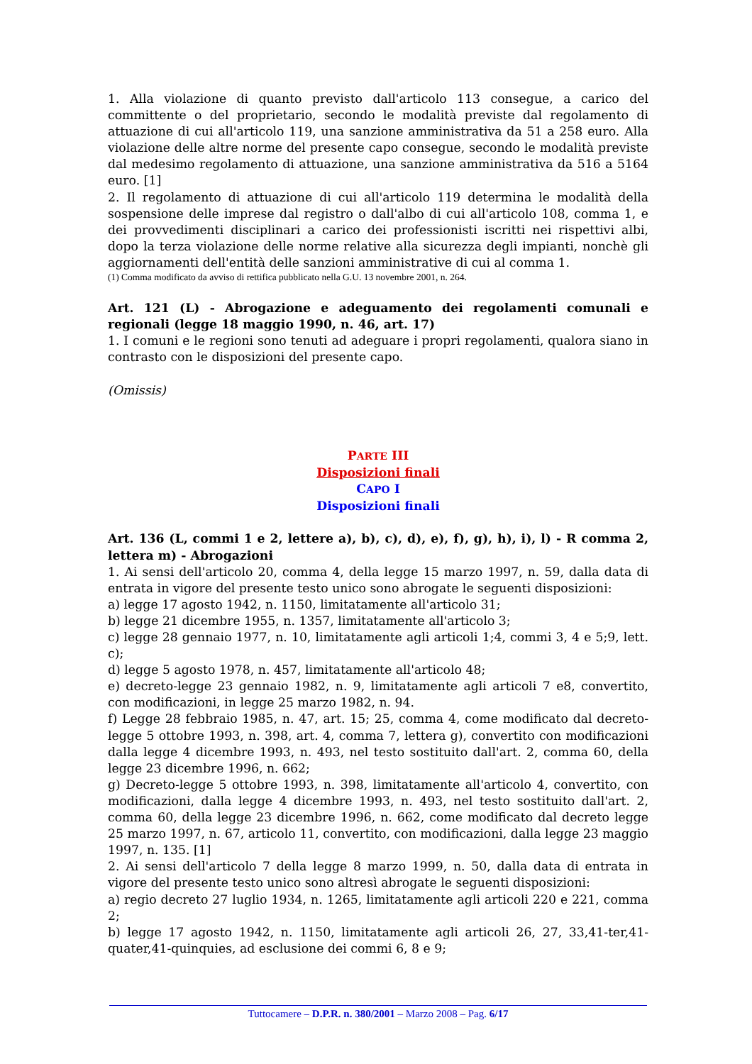1. Alla violazione di quanto previsto dall'articolo 113 consegue, a carico del committente o del proprietario, secondo le modalità previste dal regolamento di attuazione di cui all'articolo 119, una sanzione amministrativa da 51 a 258 euro. Alla violazione delle altre norme del presente capo consegue, secondo le modalità previste dal medesimo regolamento di attuazione, una sanzione amministrativa da 516 a 5164 euro. [1]
2. Il regolamento di attuazione di cui all'articolo 119 determina le modalità della sospensione delle imprese dal registro o dall'albo di cui all'articolo 108, comma 1, e dei provvedimenti disciplinari a carico dei professionisti iscritti nei rispettivi albi, dopo la terza violazione delle norme relative alla sicurezza degli impianti, nonchè gli aggiornamenti dell'entità delle sanzioni amministrative di cui al comma 1.
(1) Comma modificato da avviso di rettifica pubblicato nella G.U. 13 novembre 2001, n. 264.
Art. 121 (L) - Abrogazione e adeguamento dei regolamenti comunali e regionali (legge 18 maggio 1990, n. 46, art. 17)
1. I comuni e le regioni sono tenuti ad adeguare i propri regolamenti, qualora siano in contrasto con le disposizioni del presente capo.
(Omissis)
PARTE III
Disposizioni finali
CAPO I
Disposizioni finali
Art. 136 (L, commi 1 e 2, lettere a), b), c), d), e), f), g), h), i), l) - R comma 2, lettera m) - Abrogazioni
1. Ai sensi dell'articolo 20, comma 4, della legge 15 marzo 1997, n. 59, dalla data di entrata in vigore del presente testo unico sono abrogate le seguenti disposizioni:
a) legge 17 agosto 1942, n. 1150, limitatamente all'articolo 31;
b) legge 21 dicembre 1955, n. 1357, limitatamente all'articolo 3;
c) legge 28 gennaio 1977, n. 10, limitatamente agli articoli 1;4, commi 3, 4 e 5;9, lett. c);
d) legge 5 agosto 1978, n. 457, limitatamente all'articolo 48;
e) decreto-legge 23 gennaio 1982, n. 9, limitatamente agli articoli 7 e8, convertito, con modificazioni, in legge 25 marzo 1982, n. 94.
f) Legge 28 febbraio 1985, n. 47, art. 15; 25, comma 4, come modificato dal decreto-legge 5 ottobre 1993, n. 398, art. 4, comma 7, lettera g), convertito con modificazioni dalla legge 4 dicembre 1993, n. 493, nel testo sostituito dall'art. 2, comma 60, della legge 23 dicembre 1996, n. 662;
g) Decreto-legge 5 ottobre 1993, n. 398, limitatamente all'articolo 4, convertito, con modificazioni, dalla legge 4 dicembre 1993, n. 493, nel testo sostituito dall'art. 2, comma 60, della legge 23 dicembre 1996, n. 662, come modificato dal decreto legge 25 marzo 1997, n. 67, articolo 11, convertito, con modificazioni, dalla legge 23 maggio 1997, n. 135. [1]
2. Ai sensi dell'articolo 7 della legge 8 marzo 1999, n. 50, dalla data di entrata in vigore del presente testo unico sono altresì abrogate le seguenti disposizioni:
a) regio decreto 27 luglio 1934, n. 1265, limitatamente agli articoli 220 e 221, comma 2;
b) legge 17 agosto 1942, n. 1150, limitatamente agli articoli 26, 27, 33,41-ter,41-quater,41-quinquies, ad esclusione dei commi 6, 8 e 9;
Tuttocamere – D.P.R. n. 380/2001 – Marzo 2008 – Pag. 6/17